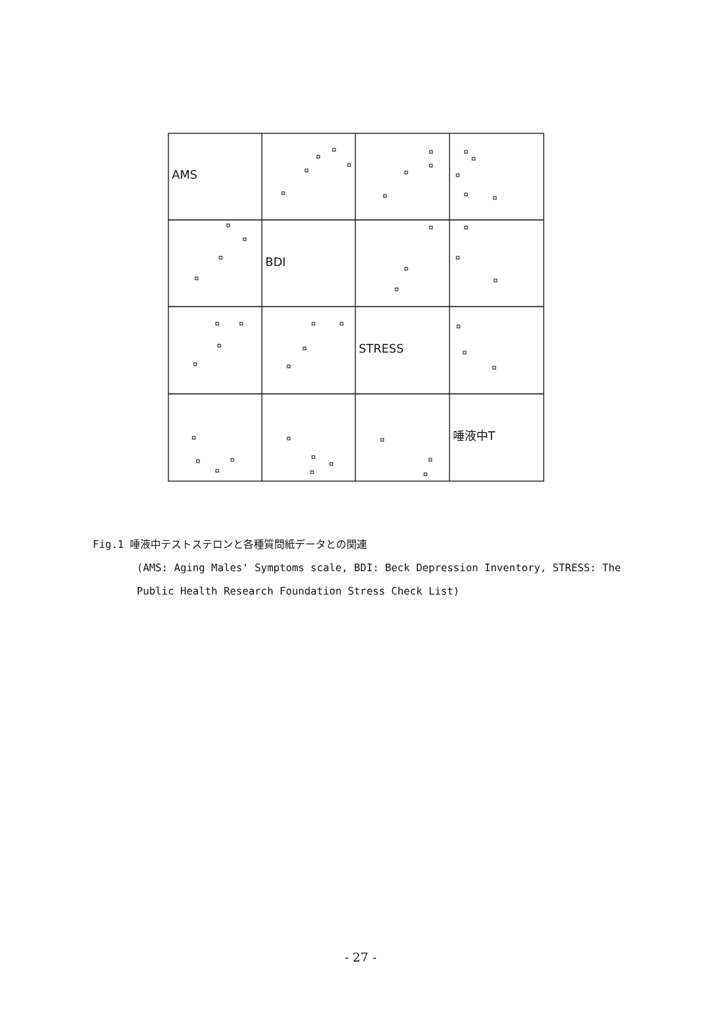AMS
BDI
STRESS
唾液中T
Fig.1 唾液中テストステロンと各種質問紙データとの関連
(AMS: Aging Males' Symptoms scale, BDI: Beck Depression Inventory, STRESS: The Public Health Research Foundation Stress Check List)
- 27 -